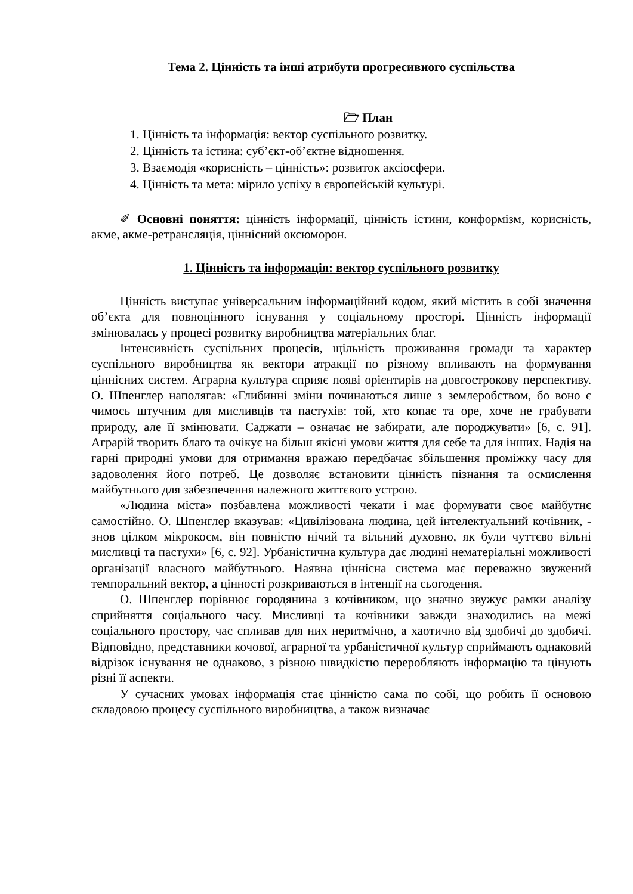Тема 2. Цінність та інші атрибути прогресивного суспільства
🗁 План
1. Цінність та інформація: вектор суспільного розвитку.
2. Цінність та істина: суб’єкт-об’єктне відношення.
3. Взаємодія «корисність – цінність»: розвиток аксіосфери.
4. Цінність та мета: мірило успіху в європейській культурі.
✐ Основні поняття: цінність інформації, цінність істини, конформізм, корисність, акме, акме-ретрансляція, ціннісний оксюморон.
1. Цінність та інформація: вектор суспільного розвитку
Цінність виступає універсальним інформаційний кодом, який містить в собі значення об’єкта для повноцінного існування у соціальному просторі. Цінність інформації змінювалась у процесі розвитку виробництва матеріальних благ.
Інтенсивність суспільних процесів, щільність проживання громади та характер суспільного виробництва як вектори атракції по різному впливають на формування ціннісних систем. Аграрна культура сприяє появі орієнтирів на довгострокову перспективу. О. Шпенглер наполягав: «Глибинні зміни починаються лише з землеробством, бо воно є чимось штучним для мисливців та пастухів: той, хто копає та оре, хоче не грабувати природу, але її змінювати. Саджати – означає не забирати, але породжувати» [6, с. 91]. Аграрій творить благо та очікує на більш якісні умови життя для себе та для інших. Надія на гарні природні умови для отримання вражаю передбачає збільшення проміжку часу для задоволення його потреб. Це дозволяє встановити цінність пізнання та осмислення майбутнього для забезпечення належного життєвого устрою.
«Людина міста» позбавлена можливості чекати і має формувати своє майбутнє самостійно. О. Шпенглер вказував: «Цивілізована людина, цей інтелектуальний кочівник, - знов цілком мікрокосм, він повністю нічий та вільний духовно, як були чуттєво вільні мисливці та пастухи» [6, с. 92]. Урбаністична культура дає людині нематеріальні можливості організації власного майбутнього. Наявна ціннісна система має переважно звужений темпоральний вектор, а цінності розкриваються в інтенції на сьогодення.
О. Шпенглер порівнює городянина з кочівником, що значно звужує рамки аналізу сприйняття соціального часу. Мисливці та кочівники завжди знаходились на межі соціального простору, час спливав для них неритмічно, а хаотично від здобичі до здобичі. Відповідно, представники кочової, аграрної та урбаністичної культур сприймають однаковий відрізок існування не однаково, з різною швидкістю переробляють інформацію та цінують різні її аспекти.
У сучасних умовах інформація стає цінністю сама по собі, що робить її основою складовою процесу суспільного виробництва, а також визначає